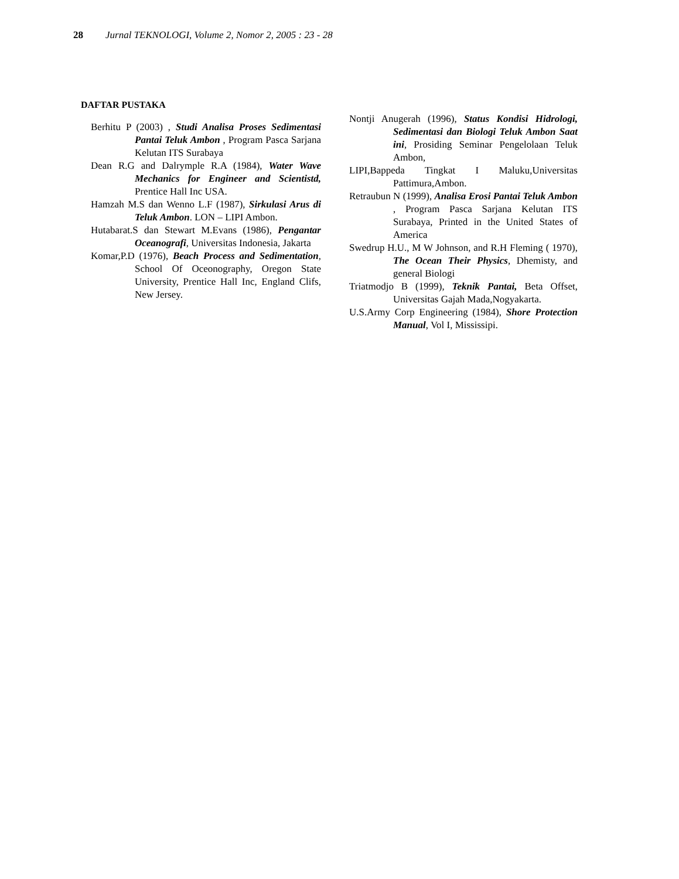28 Jurnal TEKNOLOGI, Volume 2, Nomor 2, 2005 : 23 - 28
DAFTAR PUSTAKA
Berhitu P (2003) , Studi Analisa Proses Sedimentasi Pantai Teluk Ambon , Program Pasca Sarjana Kelutan ITS Surabaya
Dean R.G and Dalrymple R.A (1984), Water Wave Mechanics for Engineer and Scientistd, Prentice Hall Inc USA.
Hamzah M.S dan Wenno L.F (1987), Sirkulasi Arus di Teluk Ambon. LON – LIPI Ambon.
Hutabarat.S dan Stewart M.Evans (1986), Pengantar Oceanografi, Universitas Indonesia, Jakarta
Komar,P.D (1976), Beach Process and Sedimentation, School Of Oceonography, Oregon State University, Prentice Hall Inc, England Clifs, New Jersey.
Nontji Anugerah (1996), Status Kondisi Hidrologi, Sedimentasi dan Biologi Teluk Ambon Saat ini, Prosiding Seminar Pengelolaan Teluk Ambon,
LIPI,Bappeda Tingkat I Maluku,Universitas Pattimura,Ambon.
Retraubun N (1999), Analisa Erosi Pantai Teluk Ambon , Program Pasca Sarjana Kelutan ITS Surabaya, Printed in the United States of America
Swedrup H.U., M W Johnson, and R.H Fleming ( 1970), The Ocean Their Physics, Dhemisty, and general Biologi
Triatmodjo B (1999), Teknik Pantai, Beta Offset, Universitas Gajah Mada,Nogyakarta.
U.S.Army Corp Engineering (1984), Shore Protection Manual, Vol I, Mississipi.